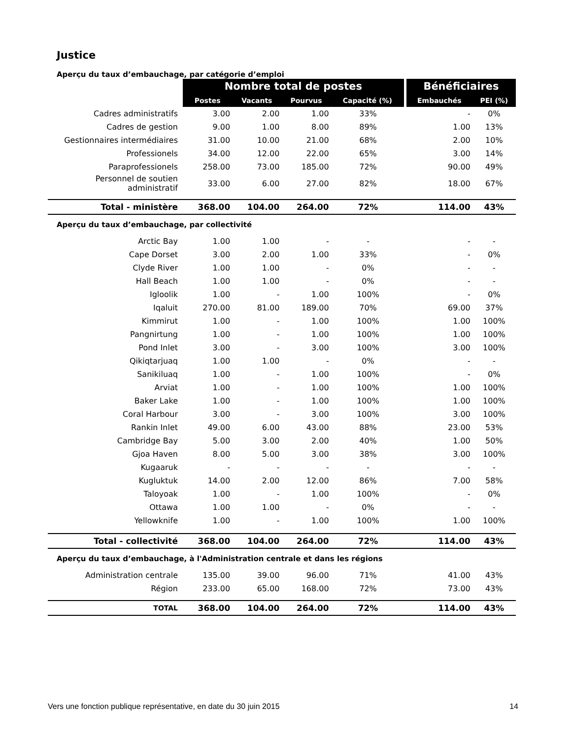Justice
Aperçu du taux d’embauchage, par catégorie d’emploi
| | Nombre total de postes | | | | Bénéficiaires | |
| | Postes | Vacants | Pourvus | Capacité (%) | Embauchés | PEI (%) |
| Cadres administratifs | 3.00 | 2.00 | 1.00 | 33% | - | 0% |
| Cadres de gestion | 9.00 | 1.00 | 8.00 | 89% | 1.00 | 13% |
| Gestionnaires intermédiaires | 31.00 | 10.00 | 21.00 | 68% | 2.00 | 10% |
| Professionels | 34.00 | 12.00 | 22.00 | 65% | 3.00 | 14% |
| Paraprofessionels | 258.00 | 73.00 | 185.00 | 72% | 90.00 | 49% |
| Personnel de soutien administratif | 33.00 | 6.00 | 27.00 | 82% | 18.00 | 67% |
| Total - ministère | 368.00 | 104.00 | 264.00 | 72% | 114.00 | 43% |
| Aperçu du taux d’embauchage, par collectivité | | | | | | |
| Arctic Bay | 1.00 | 1.00 | - | - | - | - |
| Cape Dorset | 3.00 | 2.00 | 1.00 | 33% | - | 0% |
| Clyde River | 1.00 | 1.00 | - | 0% | - | - |
| Hall Beach | 1.00 | 1.00 | - | 0% | - | - |
| Igloolik | 1.00 | - | 1.00 | 100% | - | 0% |
| Iqaluit | 270.00 | 81.00 | 189.00 | 70% | 69.00 | 37% |
| Kimmirut | 1.00 | - | 1.00 | 100% | 1.00 | 100% |
| Pangnirtung | 1.00 | - | 1.00 | 100% | 1.00 | 100% |
| Pond Inlet | 3.00 | - | 3.00 | 100% | 3.00 | 100% |
| Qikiqtarjuaq | 1.00 | 1.00 | - | 0% | - | - |
| Sanikiluaq | 1.00 | - | 1.00 | 100% | - | 0% |
| Arviat | 1.00 | - | 1.00 | 100% | 1.00 | 100% |
| Baker Lake | 1.00 | - | 1.00 | 100% | 1.00 | 100% |
| Coral Harbour | 3.00 | - | 3.00 | 100% | 3.00 | 100% |
| Rankin Inlet | 49.00 | 6.00 | 43.00 | 88% | 23.00 | 53% |
| Cambridge Bay | 5.00 | 3.00 | 2.00 | 40% | 1.00 | 50% |
| Gjoa Haven | 8.00 | 5.00 | 3.00 | 38% | 3.00 | 100% |
| Kugaaruk | - | - | - | - | - | - |
| Kugluktuk | 14.00 | 2.00 | 12.00 | 86% | 7.00 | 58% |
| Taloyoak | 1.00 | - | 1.00 | 100% | - | 0% |
| Ottawa | 1.00 | 1.00 | - | 0% | - | - |
| Yellowknife | 1.00 | - | 1.00 | 100% | 1.00 | 100% |
| Total - collectivité | 368.00 | 104.00 | 264.00 | 72% | 114.00 | 43% |
| Aperçu du taux d’embauchage, à l'Administration centrale et dans les régions | | | | | | |
| Administration centrale | 135.00 | 39.00 | 96.00 | 71% | 41.00 | 43% |
| Région | 233.00 | 65.00 | 168.00 | 72% | 73.00 | 43% |
| TOTAL | 368.00 | 104.00 | 264.00 | 72% | 114.00 | 43% |
Vers une fonction publique représentative, en date du 30 juin 2015 14